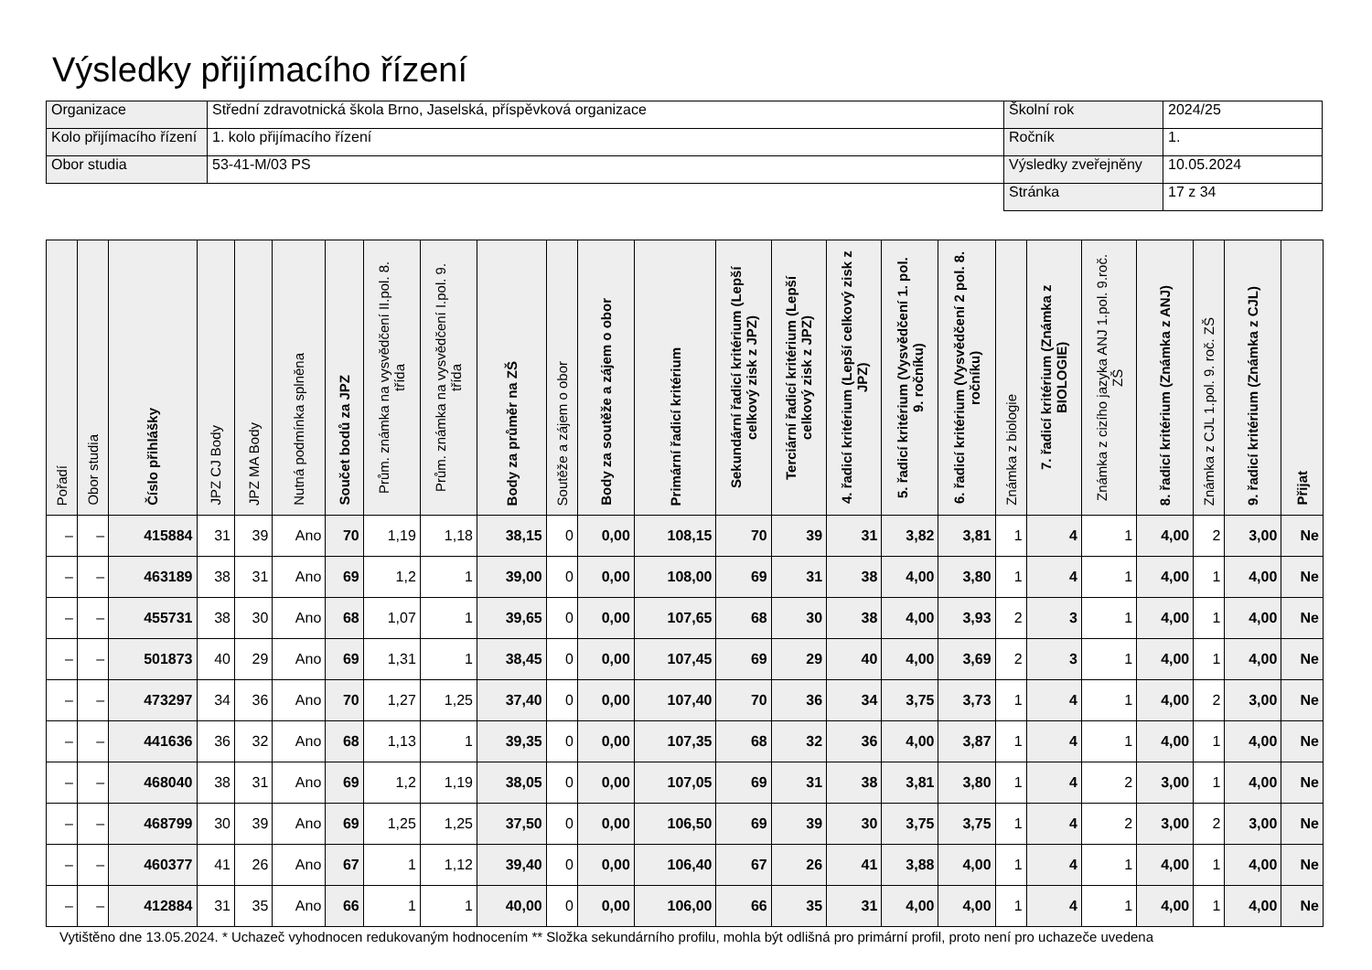Výsledky přijímacího řízení
| Organizace | Střední zdravotnická škola Brno, Jaselská, příspěvková organizace | Školní rok | 2024/25 |
| Kolo přijímacího řízení | 1. kolo přijímacího řízení | Ročník | 1. |
| Obor studia | 53-41-M/03 PS | Výsledky zveřejněny | 10.05.2024 |
| | | Stránka | 17 z 34 |
| Pořadí | Obor studia | Číslo přihlášky | JPZ CJ Body | JPZ MA Body | Nutná podmínka splněna | Součet bodů za JPZ | Prům. známka na vysvědčení II.pol. 8. třída | Prům. známka na vysvědčení I.pol. 9. třída | Body za průměr na ZŠ | Soutěže a zájem o obor | Body za soutěže a zájem o obor | Primární řadicí kritérium | Sekundární řadicí kritérium (Lepší celkový zisk z JPZ) | Terciární řadicí kritérium (Lepší celkový zisk z JPZ) | 4. řadicí kritérium (Lepší celkový zisk z JPZ) | 5. řadicí kritérium (Vysvědčení 1. pol. 9. ročníku) | 6. řadicí kritérium (Vysvědčení 2 pol. 8. ročníku) | Známka z biologie | 7. řadicí kritérium (Známka z BIOLOGIE) | Známka z cizího jazyka ANJ 1.pol. 9.roč. ZŠ | 8. řadicí kritérium (Známka z ANJ) | Známka z CJL 1.pol. 9. roč. ZŠ | 9. řadicí kritérium (Známka z CJL) | Přijat |
| --- | --- | --- | --- | --- | --- | --- | --- | --- | --- | --- | --- | --- | --- | --- | --- | --- | --- | --- | --- | --- | --- | --- | --- | --- |
| – | – | 415884 | 31 | 39 | Ano | 70 | 1,19 | 1,18 | 38,15 | 0 | 0,00 | 108,15 | 70 | 39 | 31 | 3,82 | 3,81 | 1 | 4 | 1 | 4,00 | 2 | 3,00 | Ne |
| – | – | 463189 | 38 | 31 | Ano | 69 | 1,2 | 1 | 39,00 | 0 | 0,00 | 108,00 | 69 | 31 | 38 | 4,00 | 3,80 | 1 | 4 | 1 | 4,00 | 1 | 4,00 | Ne |
| – | – | 455731 | 38 | 30 | Ano | 68 | 1,07 | 1 | 39,65 | 0 | 0,00 | 107,65 | 68 | 30 | 38 | 4,00 | 3,93 | 2 | 3 | 1 | 4,00 | 1 | 4,00 | Ne |
| – | – | 501873 | 40 | 29 | Ano | 69 | 1,31 | 1 | 38,45 | 0 | 0,00 | 107,45 | 69 | 29 | 40 | 4,00 | 3,69 | 2 | 3 | 1 | 4,00 | 1 | 4,00 | Ne |
| – | – | 473297 | 34 | 36 | Ano | 70 | 1,27 | 1,25 | 37,40 | 0 | 0,00 | 107,40 | 70 | 36 | 34 | 3,75 | 3,73 | 1 | 4 | 1 | 4,00 | 2 | 3,00 | Ne |
| – | – | 441636 | 36 | 32 | Ano | 68 | 1,13 | 1 | 39,35 | 0 | 0,00 | 107,35 | 68 | 32 | 36 | 4,00 | 3,87 | 1 | 4 | 1 | 4,00 | 1 | 4,00 | Ne |
| – | – | 468040 | 38 | 31 | Ano | 69 | 1,2 | 1,19 | 38,05 | 0 | 0,00 | 107,05 | 69 | 31 | 38 | 3,81 | 3,80 | 1 | 4 | 2 | 3,00 | 1 | 4,00 | Ne |
| – | – | 468799 | 30 | 39 | Ano | 69 | 1,25 | 1,25 | 37,50 | 0 | 0,00 | 106,50 | 69 | 39 | 30 | 3,75 | 3,75 | 1 | 4 | 2 | 3,00 | 2 | 3,00 | Ne |
| – | – | 460377 | 41 | 26 | Ano | 67 | 1 | 1,12 | 39,40 | 0 | 0,00 | 106,40 | 67 | 26 | 41 | 3,88 | 4,00 | 1 | 4 | 1 | 4,00 | 1 | 4,00 | Ne |
| – | – | 412884 | 31 | 35 | Ano | 66 | 1 | 1 | 40,00 | 0 | 0,00 | 106,00 | 66 | 35 | 31 | 4,00 | 4,00 | 1 | 4 | 1 | 4,00 | 1 | 4,00 | Ne |
Vytištěno dne 13.05.2024. * Uchazeč vyhodnocen redukovaným hodnocením ** Složka sekundárního profilu, mohla být odlišná pro primární profil, proto není pro uchazeče uvedena